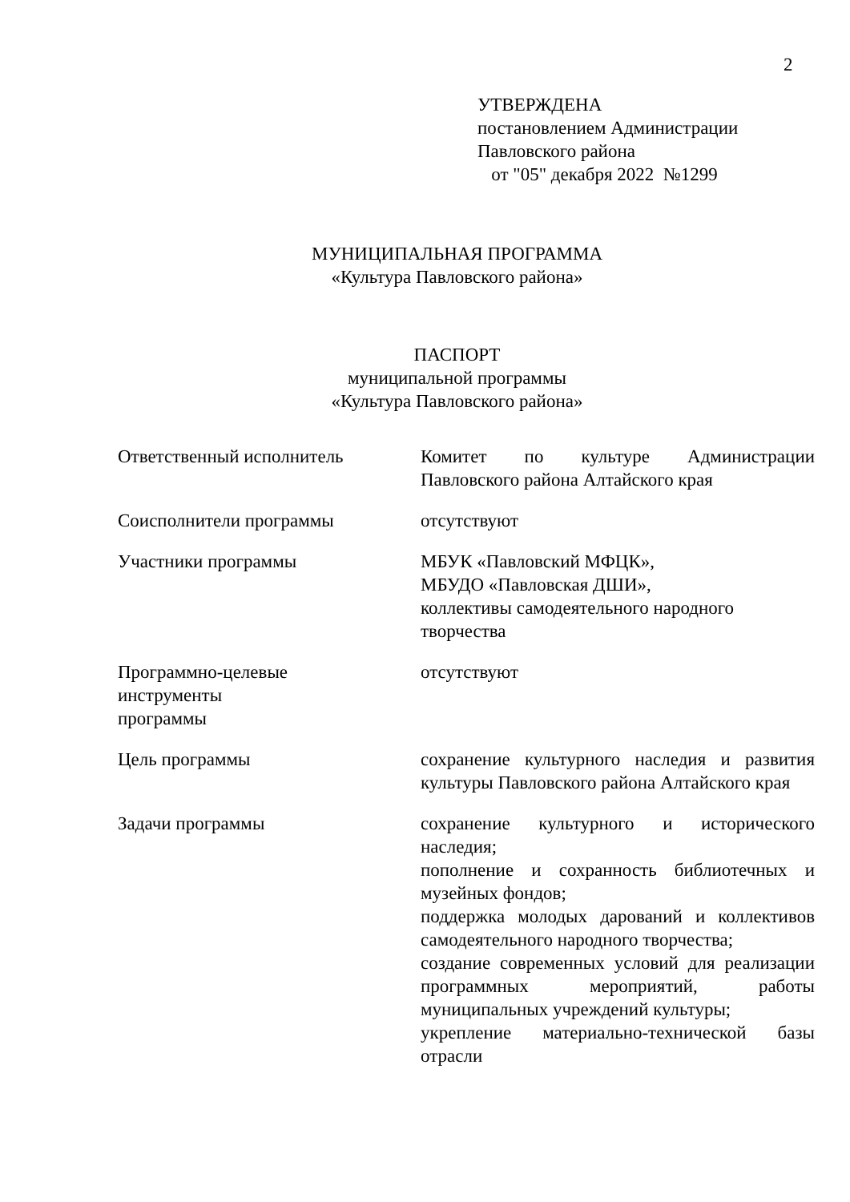2
УТВЕРЖДЕНА
постановлением Администрации
Павловского района
от "05" декабря 2022 №1299
МУНИЦИПАЛЬНАЯ ПРОГРАММА
«Культура Павловского района»
ПАСПОРТ
муниципальной программы
«Культура Павловского района»
| Ответственный исполнитель | Комитет по культуре Администрации Павловского района Алтайского края |
| Соисполнители программы | отсутствуют |
| Участники программы | МБУК «Павловский МФЦК», МБУДО «Павловская ДШИ», коллективы самодеятельного народного творчества |
| Программно-целевые инструменты программы | отсутствуют |
| Цель программы | сохранение культурного наследия и развития культуры Павловского района Алтайского края |
| Задачи программы | сохранение культурного и исторического наследия; пополнение и сохранность библиотечных и музейных фондов; поддержка молодых дарований и коллективов самодеятельного народного творчества; создание современных условий для реализации программных мероприятий, работы муниципальных учреждений культуры; укрепление материально-технической базы отрасли |